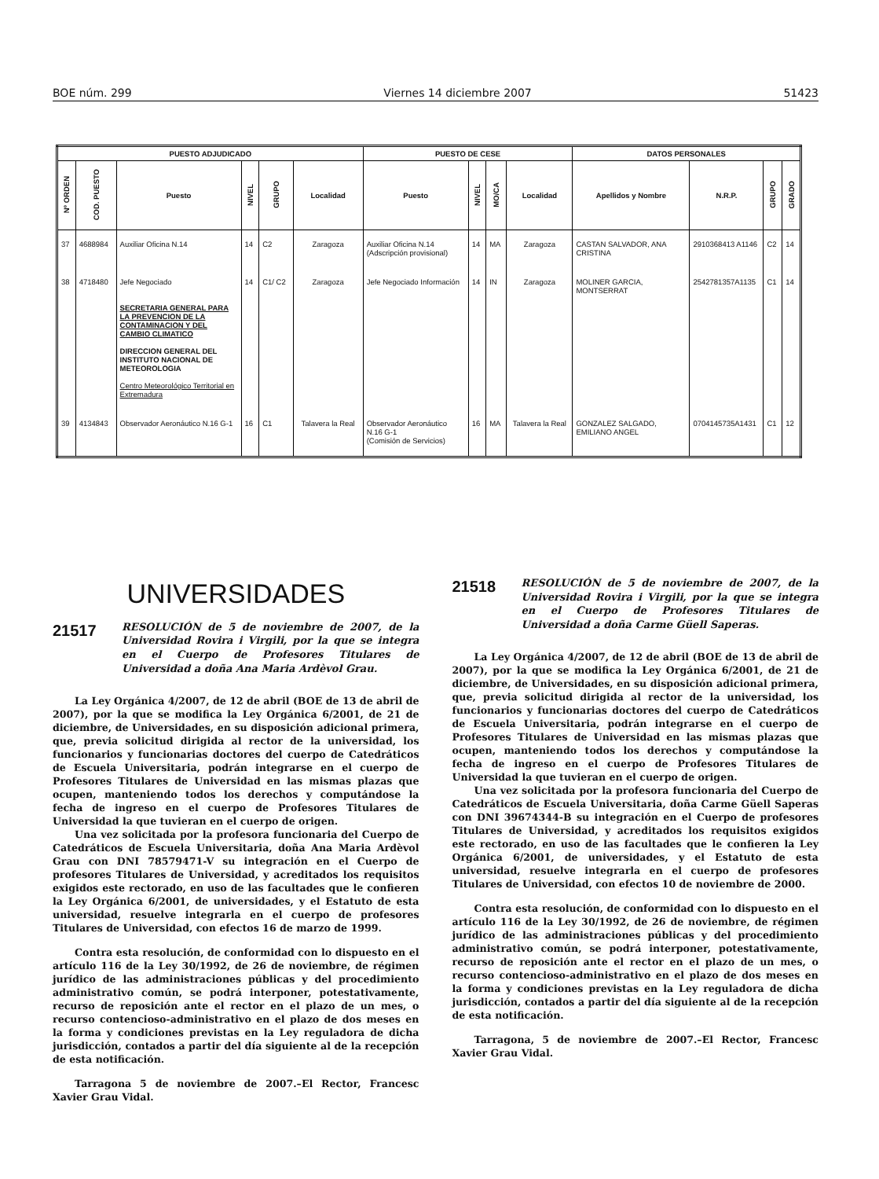BOE núm. 299 Viernes 14 diciembre 2007 51423
| PUESTO ADJUDICADO | | | | | | PUESTO DE CESE | | | | DATOS PERSONALES | | | |
| --- | --- | --- | --- | --- | --- | --- | --- | --- | --- | --- | --- | --- | --- |
| Nº ORDEN | COD. PUESTO | Puesto | NIVEL | GRUPO | Localidad | Puesto | NIVEL | MO/CA | Localidad | Apellidos y Nombre | N.R.P. | GRUPO | GRADO |
| 37 | 4688984 | Auxiliar Oficina N.14 | 14 | C2 | Zaragoza | Auxiliar Oficina N.14 (Adscripción provisional) | 14 | MA | Zaragoza | CASTAN SALVADOR, ANA CRISTINA | 2910368413 A1146 | C2 | 14 |
| 38 | 4718480 | Jefe Negociado SECRETARIA GENERAL PARA LA PREVENCION DE LA CONTAMINACION Y DEL CAMBIO CLIMATICO DIRECCION GENERAL DEL INSTITUTO NACIONAL DE METEOROLOGIA Centro Meteorológico Territorial en Extremadura | 14 | C1/ C2 | Zaragoza | Jefe Negociado Información | 14 | IN | Zaragoza | MOLINER GARCIA, MONTSERRAT | 2542781357A1135 | C1 | 14 |
| 39 | 4134843 | Observador Aeronáutico N.16 G-1 | 16 | C1 | Talavera la Real | Observador Aeronáutico N.16 G-1 (Comisión de Servicios) | 16 | MA | Talavera la Real | GONZALEZ SALGADO, EMILIANO ANGEL | 0704145735A1431 | C1 | 12 |
UNIVERSIDADES
21517
RESOLUCIÓN de 5 de noviembre de 2007, de la Universidad Rovira i Virgili, por la que se integra en el Cuerpo de Profesores Titulares de Universidad a doña Ana Maria Ardèvol Grau.
La Ley Orgánica 4/2007, de 12 de abril (BOE de 13 de abril de 2007), por la que se modifica la Ley Orgánica 6/2001, de 21 de diciembre, de Universidades, en su disposición adicional primera, que, previa solicitud dirigida al rector de la universidad, los funcionarios y funcionarias doctores del cuerpo de Catedráticos de Escuela Universitaria, podrán integrarse en el cuerpo de Profesores Titulares de Universidad en las mismas plazas que ocupen, manteniendo todos los derechos y computándose la fecha de ingreso en el cuerpo de Profesores Titulares de Universidad la que tuvieran en el cuerpo de origen.
Una vez solicitada por la profesora funcionaria del Cuerpo de Catedráticos de Escuela Universitaria, doña Ana Maria Ardèvol Grau con DNI 78579471-V su integración en el Cuerpo de profesores Titulares de Universidad, y acreditados los requisitos exigidos este rectorado, en uso de las facultades que le confieren la Ley Orgánica 6/2001, de universidades, y el Estatuto de esta universidad, resuelve integrarla en el cuerpo de profesores Titulares de Universidad, con efectos 16 de marzo de 1999.
Contra esta resolución, de conformidad con lo dispuesto en el artículo 116 de la Ley 30/1992, de 26 de noviembre, de régimen jurídico de las administraciones públicas y del procedimiento administrativo común, se podrá interponer, potestativamente, recurso de reposición ante el rector en el plazo de un mes, o recurso contencioso-administrativo en el plazo de dos meses en la forma y condiciones previstas en la Ley reguladora de dicha jurisdicción, contados a partir del día siguiente al de la recepción de esta notificación.
Tarragona 5 de noviembre de 2007.–El Rector, Francesc Xavier Grau Vidal.
21518
RESOLUCIÓN de 5 de noviembre de 2007, de la Universidad Rovira i Virgili, por la que se integra en el Cuerpo de Profesores Titulares de Universidad a doña Carme Güell Saperas.
La Ley Orgánica 4/2007, de 12 de abril (BOE de 13 de abril de 2007), por la que se modifica la Ley Orgánica 6/2001, de 21 de diciembre, de Universidades, en su disposición adicional primera, que, previa solicitud dirigida al rector de la universidad, los funcionarios y funcionarias doctores del cuerpo de Catedráticos de Escuela Universitaria, podrán integrarse en el cuerpo de Profesores Titulares de Universidad en las mismas plazas que ocupen, manteniendo todos los derechos y computándose la fecha de ingreso en el cuerpo de Profesores Titulares de Universidad la que tuvieran en el cuerpo de origen.
Una vez solicitada por la profesora funcionaria del Cuerpo de Catedráticos de Escuela Universitaria, doña Carme Güell Saperas con DNI 39674344-B su integración en el Cuerpo de profesores Titulares de Universidad, y acreditados los requisitos exigidos este rectorado, en uso de las facultades que le confieren la Ley Orgánica 6/2001, de universidades, y el Estatuto de esta universidad, resuelve integrarla en el cuerpo de profesores Titulares de Universidad, con efectos 10 de noviembre de 2000.
Contra esta resolución, de conformidad con lo dispuesto en el artículo 116 de la Ley 30/1992, de 26 de noviembre, de régimen jurídico de las administraciones públicas y del procedimiento administrativo común, se podrá interponer, potestativamente, recurso de reposición ante el rector en el plazo de un mes, o recurso contencioso-administrativo en el plazo de dos meses en la forma y condiciones previstas en la Ley reguladora de dicha jurisdicción, contados a partir del día siguiente al de la recepción de esta notificación.
Tarragona, 5 de noviembre de 2007.–El Rector, Francesc Xavier Grau Vidal.